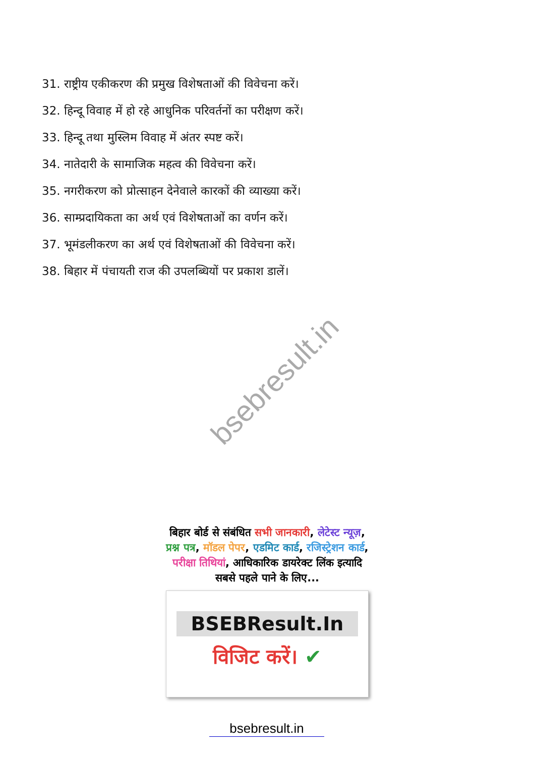31. राष्ट्रीय एकीकरण की प्रमुख विशेषताओं की विवेचना करें।
32. हिन्दू विवाह में हो रहे आधुनिक परिवर्तनों का परीक्षण करें।
33. हिन्दू तथा मुस्लिम विवाह में अंतर स्पष्ट करें।
34. नातेदारी के सामाजिक महत्व की विवेचना करें।
35. नगरीकरण को प्रोत्साहन देनेवाले कारकों की व्याख्या करें।
36. साम्प्रदायिकता का अर्थ एवं विशेषताओं का वर्णन करें।
37. भूमंडलीकरण का अर्थ एवं विशेषताओं की विवेचना करें।
38. बिहार में पंचायती राज की उपलब्धियों पर प्रकाश डालें।
bsebresult.in
बिहार बोर्ड से संबंधित सभी जानकारी, लेटेस्ट न्यूज़, प्रश्न पत्र, मॉडल पेपर, एडमिट कार्ड, रजिस्ट्रेशन कार्ड, परीक्षा तिथियां, आधिकारिक डायरेक्ट लिंक इत्यादि सबसे पहले पाने के लिए...
BSEBResult.In
विजिट करें। ✔
bsebresult.in